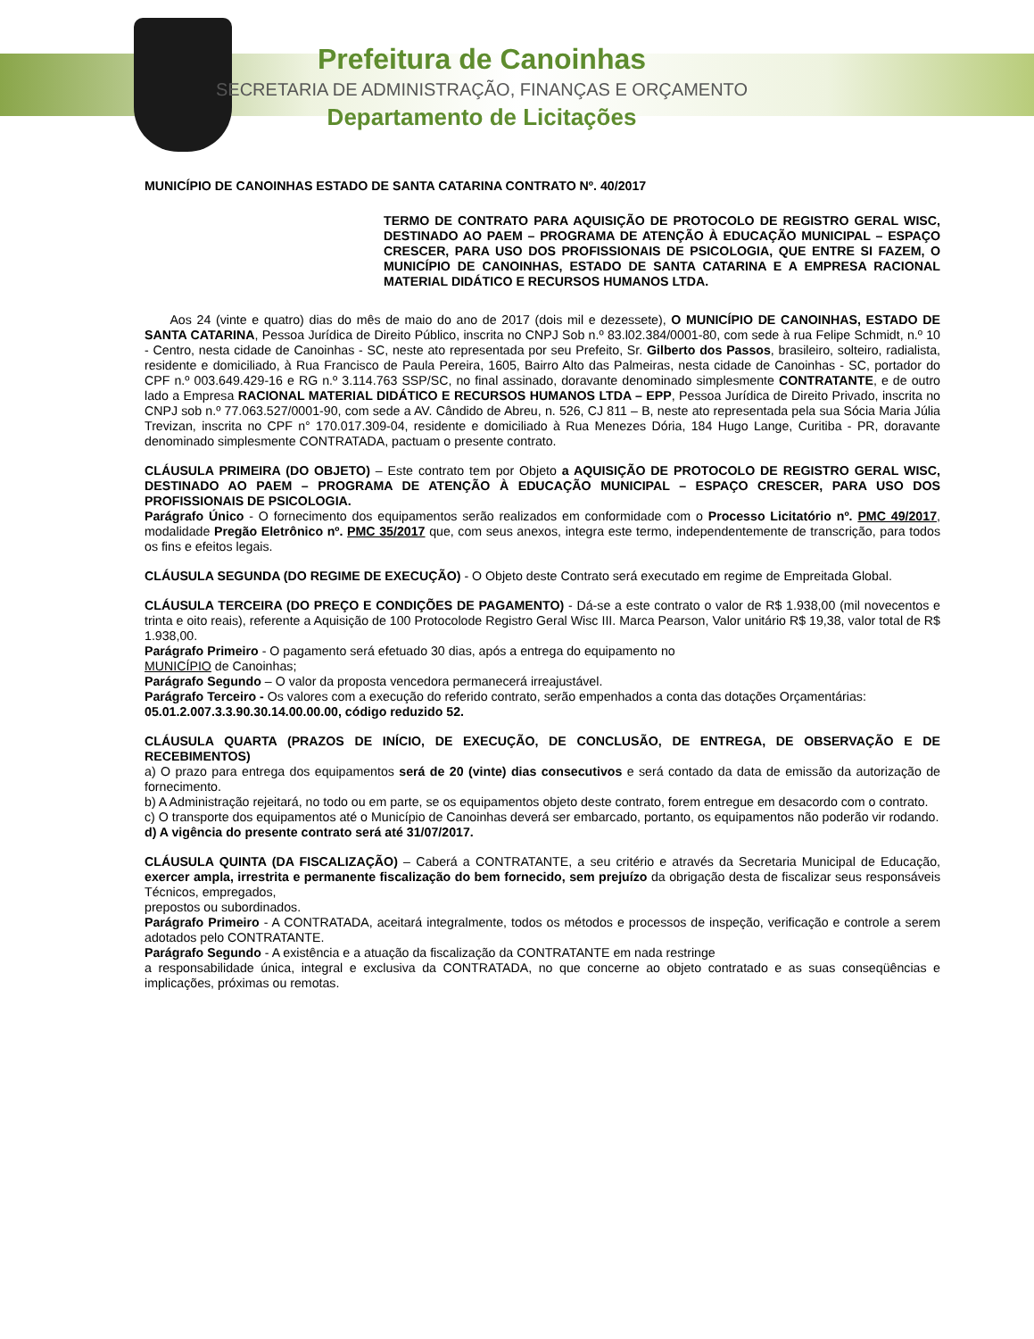Prefeitura de Canoinhas
SECRETARIA DE ADMINISTRAÇÃO, FINANÇAS E ORÇAMENTO
Departamento de Licitações
MUNICÍPIO DE CANOINHAS ESTADO DE SANTA CATARINA CONTRATO Nº. 40/2017
TERMO DE CONTRATO PARA AQUISIÇÃO DE PROTOCOLO DE REGISTRO GERAL WISC, DESTINADO AO PAEM – PROGRAMA DE ATENÇÃO À EDUCAÇÃO MUNICIPAL – ESPAÇO CRESCER, PARA USO DOS PROFISSIONAIS DE PSICOLOGIA, QUE ENTRE SI FAZEM, O MUNICÍPIO DE CANOINHAS, ESTADO DE SANTA CATARINA E A EMPRESA RACIONAL MATERIAL DIDÁTICO E RECURSOS HUMANOS LTDA.
Aos 24 (vinte e quatro) dias do mês de maio do ano de 2017 (dois mil e dezessete), O MUNICÍPIO DE CANOINHAS, ESTADO DE SANTA CATARINA, Pessoa Jurídica de Direito Público, inscrita no CNPJ Sob n.º 83.l02.384/0001-80, com sede à rua Felipe Schmidt, n.º 10 - Centro, nesta cidade de Canoinhas - SC, neste ato representada por seu Prefeito, Sr. Gilberto dos Passos, brasileiro, solteiro, radialista, residente e domiciliado, à Rua Francisco de Paula Pereira, 1605, Bairro Alto das Palmeiras, nesta cidade de Canoinhas - SC, portador do CPF n.º 003.649.429-16 e RG n.º 3.114.763 SSP/SC, no final assinado, doravante denominado simplesmente CONTRATANTE, e de outro lado a Empresa RACIONAL MATERIAL DIDÁTICO E RECURSOS HUMANOS LTDA – EPP, Pessoa Jurídica de Direito Privado, inscrita no CNPJ sob n.º 77.063.527/0001-90, com sede a AV. Cândido de Abreu, n. 526, CJ 811 – B, neste ato representada pela sua Sócia Maria Júlia Trevizan, inscrita no CPF n° 170.017.309-04, residente e domiciliado à Rua Menezes Dória, 184 Hugo Lange, Curitiba - PR, doravante denominado simplesmente CONTRATADA, pactuam o presente contrato.
CLÁUSULA PRIMEIRA (DO OBJETO) – Este contrato tem por Objeto a AQUISIÇÃO DE PROTOCOLO DE REGISTRO GERAL WISC, DESTINADO AO PAEM – PROGRAMA DE ATENÇÃO À EDUCAÇÃO MUNICIPAL – ESPAÇO CRESCER, PARA USO DOS PROFISSIONAIS DE PSICOLOGIA.
Parágrafo Único - O fornecimento dos equipamentos serão realizados em conformidade com o Processo Licitatório nº. PMC 49/2017, modalidade Pregão Eletrônico nº. PMC 35/2017 que, com seus anexos, integra este termo, independentemente de transcrição, para todos os fins e efeitos legais.
CLÁUSULA SEGUNDA (DO REGIME DE EXECUÇÃO) - O Objeto deste Contrato será executado em regime de Empreitada Global.
CLÁUSULA TERCEIRA (DO PREÇO E CONDIÇÕES DE PAGAMENTO) - Dá-se a este contrato o valor de R$ 1.938,00 (mil novecentos e trinta e oito reais), referente a Aquisição de 100 Protocolode Registro Geral Wisc III. Marca Pearson, Valor unitário R$ 19,38, valor total de R$ 1.938,00.
Parágrafo Primeiro - O pagamento será efetuado 30 dias, após a entrega do equipamento no
MUNICÍPIO de Canoinhas;
Parágrafo Segundo – O valor da proposta vencedora permanecerá irreajustável.
Parágrafo Terceiro - Os valores com a execução do referido contrato, serão empenhados a conta das dotações Orçamentárias:
05.01.2.007.3.3.90.30.14.00.00.00, código reduzido 52.
CLÁUSULA QUARTA (PRAZOS DE INÍCIO, DE EXECUÇÃO, DE CONCLUSÃO, DE ENTREGA, DE OBSERVAÇÃO E DE RECEBIMENTOS)
a) O prazo para entrega dos equipamentos será de 20 (vinte) dias consecutivos e será contado da data de emissão da autorização de fornecimento.
b) A Administração rejeitará, no todo ou em parte, se os equipamentos objeto deste contrato, forem entregue em desacordo com o contrato.
c) O transporte dos equipamentos até o Município de Canoinhas deverá ser embarcado, portanto, os equipamentos não poderão vir rodando.
d) A vigência do presente contrato será até 31/07/2017.
CLÁUSULA QUINTA (DA FISCALIZAÇÃO) – Caberá a CONTRATANTE, a seu critério e através da Secretaria Municipal de Educação, exercer ampla, irrestrita e permanente fiscalização do bem fornecido, sem prejuízo da obrigação desta de fiscalizar seus responsáveis Técnicos, empregados,
prepostos ou subordinados.
Parágrafo Primeiro - A CONTRATADA, aceitará integralmente, todos os métodos e processos de inspeção, verificação e controle a serem adotados pelo CONTRATANTE.
Parágrafo Segundo - A existência e a atuação da fiscalização da CONTRATANTE em nada restringe
a responsabilidade única, integral e exclusiva da CONTRATADA, no que concerne ao objeto contratado e as suas conseqüências e implicações, próximas ou remotas.